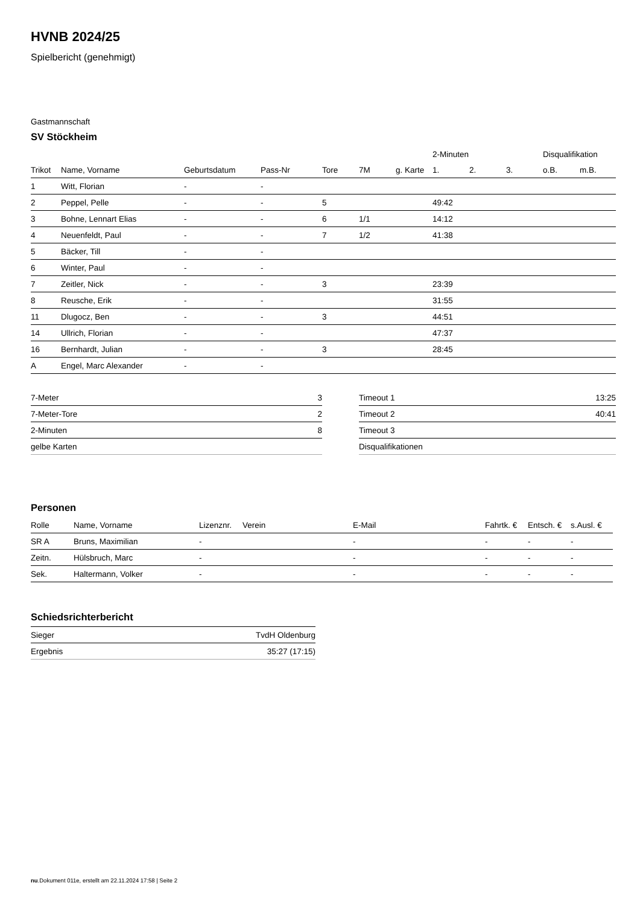HVNB 2024/25
Spielbericht (genehmigt)
Gastmannschaft
SV Stöckheim
| | | | | | | | 2-Minuten | | | Disqualifikation | |
| --- | --- | --- | --- | --- | --- | --- | --- | --- | --- | --- | --- |
| Trikot | Name, Vorname | Geburtsdatum | Pass-Nr | Tore | 7M | g. Karte | 1. | 2. | 3. | o.B. | m.B. |
| 1 | Witt, Florian | - | - | | | | | | | | |
| 2 | Peppel, Pelle | - | - | 5 | | | 49:42 | | | | |
| 3 | Bohne, Lennart Elias | - | - | 6 | 1/1 | | 14:12 | | | | |
| 4 | Neuenfeldt, Paul | - | - | 7 | 1/2 | | 41:38 | | | | |
| 5 | Bäcker, Till | - | - | | | | | | | | |
| 6 | Winter, Paul | - | - | | | | | | | | |
| 7 | Zeitler, Nick | - | - | 3 | | | 23:39 | | | | |
| 8 | Reusche, Erik | - | - | | | | 31:55 | | | | |
| 11 | Dlugocz, Ben | - | - | 3 | | | 44:51 | | | | |
| 14 | Ullrich, Florian | - | - | | | | 47:37 | | | | |
| 16 | Bernhardt, Julian | - | - | 3 | | | 28:45 | | | | |
| A | Engel, Marc Alexander | - | - | | | | | | | | |
| 7-Meter | 3 |
| 7-Meter-Tore | 2 |
| 2-Minuten | 8 |
| gelbe Karten | |
| Timeout 1 | 13:25 |
| Timeout 2 | 40:41 |
| Timeout 3 | |
| Disqualifikationen | |
Personen
| Rolle | Name, Vorname | Lizenznr. | Verein | E-Mail | Fahrtk. € | Entsch. € | s.Ausl. € |
| --- | --- | --- | --- | --- | --- | --- | --- |
| SR A | Bruns, Maximilian | - | | - | - | - | - |
| Zeitn. | Hülsbruch, Marc | - | | - | - | - | - |
| Sek. | Haltermann, Volker | - | | - | - | - | - |
Schiedsrichterbericht
| Sieger | TvdH Oldenburg |
| Ergebnis | 35:27 (17:15) |
nu.Dokument 011e, erstellt am 22.11.2024 17:58 | Seite 2